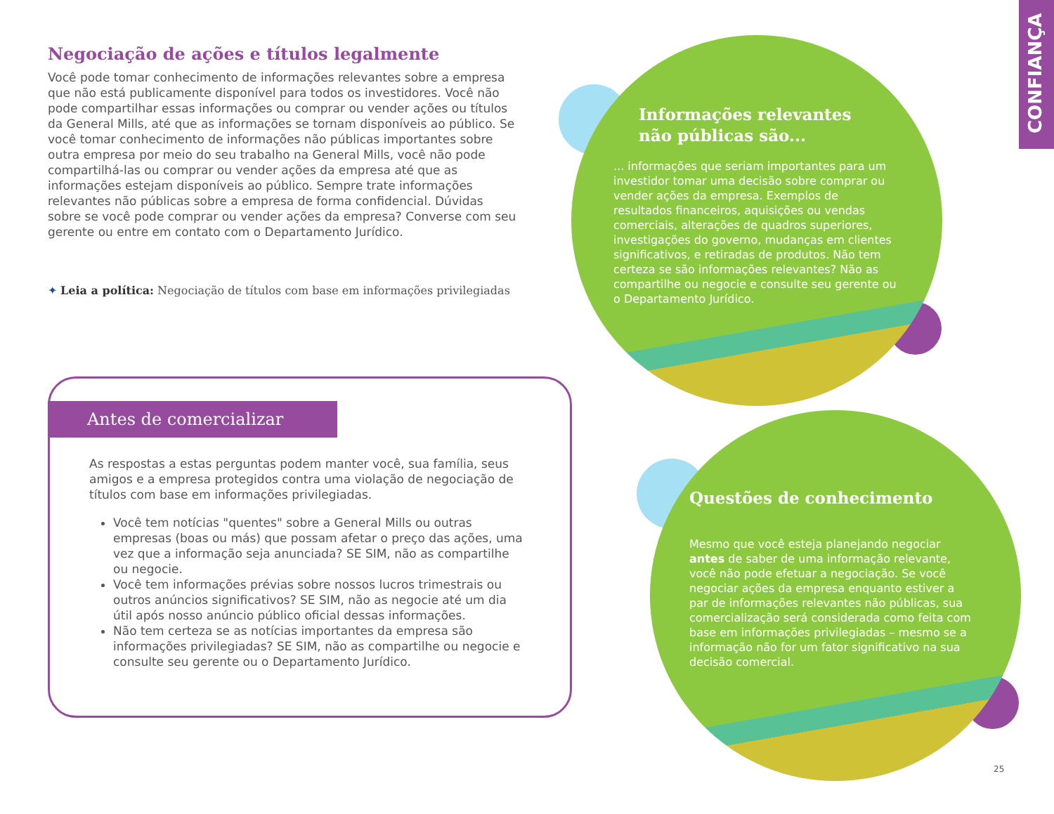CONFIANÇA
Negociação de ações e títulos legalmente
Você pode tomar conhecimento de informações relevantes sobre a empresa que não está publicamente disponível para todos os investidores. Você não pode compartilhar essas informações ou comprar ou vender ações ou títulos da General Mills, até que as informações se tornam disponíveis ao público. Se você tomar conhecimento de informações não públicas importantes sobre outra empresa por meio do seu trabalho na General Mills, você não pode compartilhá-las ou comprar ou vender ações da empresa até que as informações estejam disponíveis ao público. Sempre trate informações relevantes não públicas sobre a empresa de forma confidencial. Dúvidas sobre se você pode comprar ou vender ações da empresa? Converse com seu gerente ou entre em contato com o Departamento Jurídico.
✦ Leia a política: Negociação de títulos com base em informações privilegiadas
Antes de comercializar
As respostas a estas perguntas podem manter você, sua família, seus amigos e a empresa protegidos contra uma violação de negociação de títulos com base em informações privilegiadas.
Você tem notícias "quentes" sobre a General Mills ou outras empresas (boas ou más) que possam afetar o preço das ações, uma vez que a informação seja anunciada? SE SIM, não as compartilhe ou negocie.
Você tem informações prévias sobre nossos lucros trimestrais ou outros anúncios significativos? SE SIM, não as negocie até um dia útil após nosso anúncio público oficial dessas informações.
Não tem certeza se as notícias importantes da empresa são informações privilegiadas? SE SIM, não as compartilhe ou negocie e consulte seu gerente ou o Departamento Jurídico.
Informações relevantes
não públicas são...
... informações que seriam importantes para um investidor tomar uma decisão sobre comprar ou vender ações da empresa. Exemplos de resultados financeiros, aquisições ou vendas comerciais, alterações de quadros superiores, investigações do governo, mudanças em clientes significativos, e retiradas de produtos. Não tem certeza se são informações relevantes? Não as compartilhe ou negocie e consulte seu gerente ou o Departamento Jurídico.
Questões de conhecimento
Mesmo que você esteja planejando negociar antes de saber de uma informação relevante, você não pode efetuar a negociação. Se você negociar ações da empresa enquanto estiver a par de informações relevantes não públicas, sua comercialização será considerada como feita com base em informações privilegiadas – mesmo se a informação não for um fator significativo na sua decisão comercial.
25